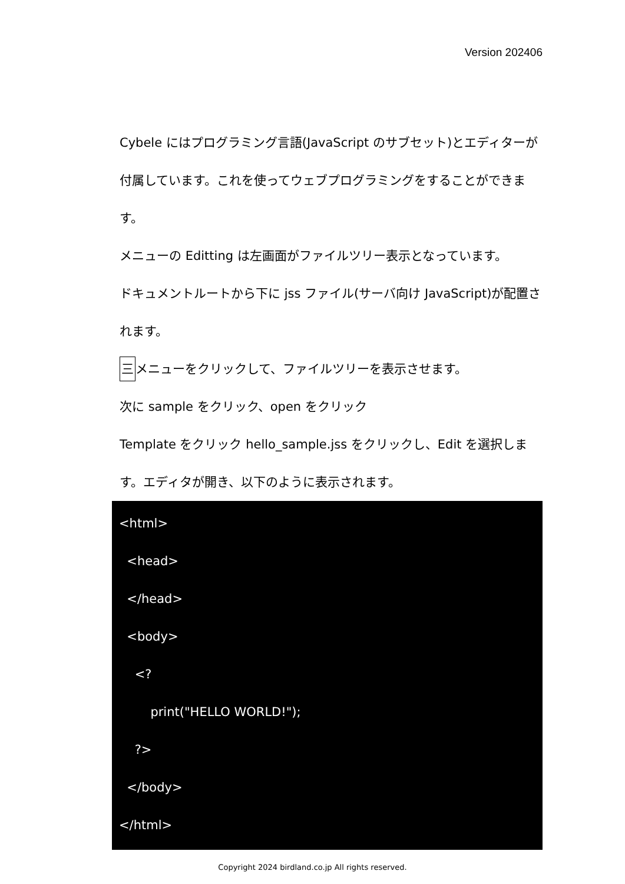Version 202406
Cybele にはプログラミング言語(JavaScript のサブセット)とエディターが付属しています。これを使ってウェブプログラミングをすることができます。
メニューの Editting は左画面がファイルツリー表示となっています。
ドキュメントルートから下に jss ファイル(サーバ向け JavaScript)が配置されます。
三メニューをクリックして、ファイルツリーを表示させます。
次に sample をクリック、open をクリック
Template をクリック hello_sample.jss をクリックし、Edit を選択します。エディタが開き、以下のように表示されます。
<html> <head> </head> <body> <? print("HELLO WORLD!"); ?> </body> </html>
Copyright 2024 birdland.co.jp All rights reserved.